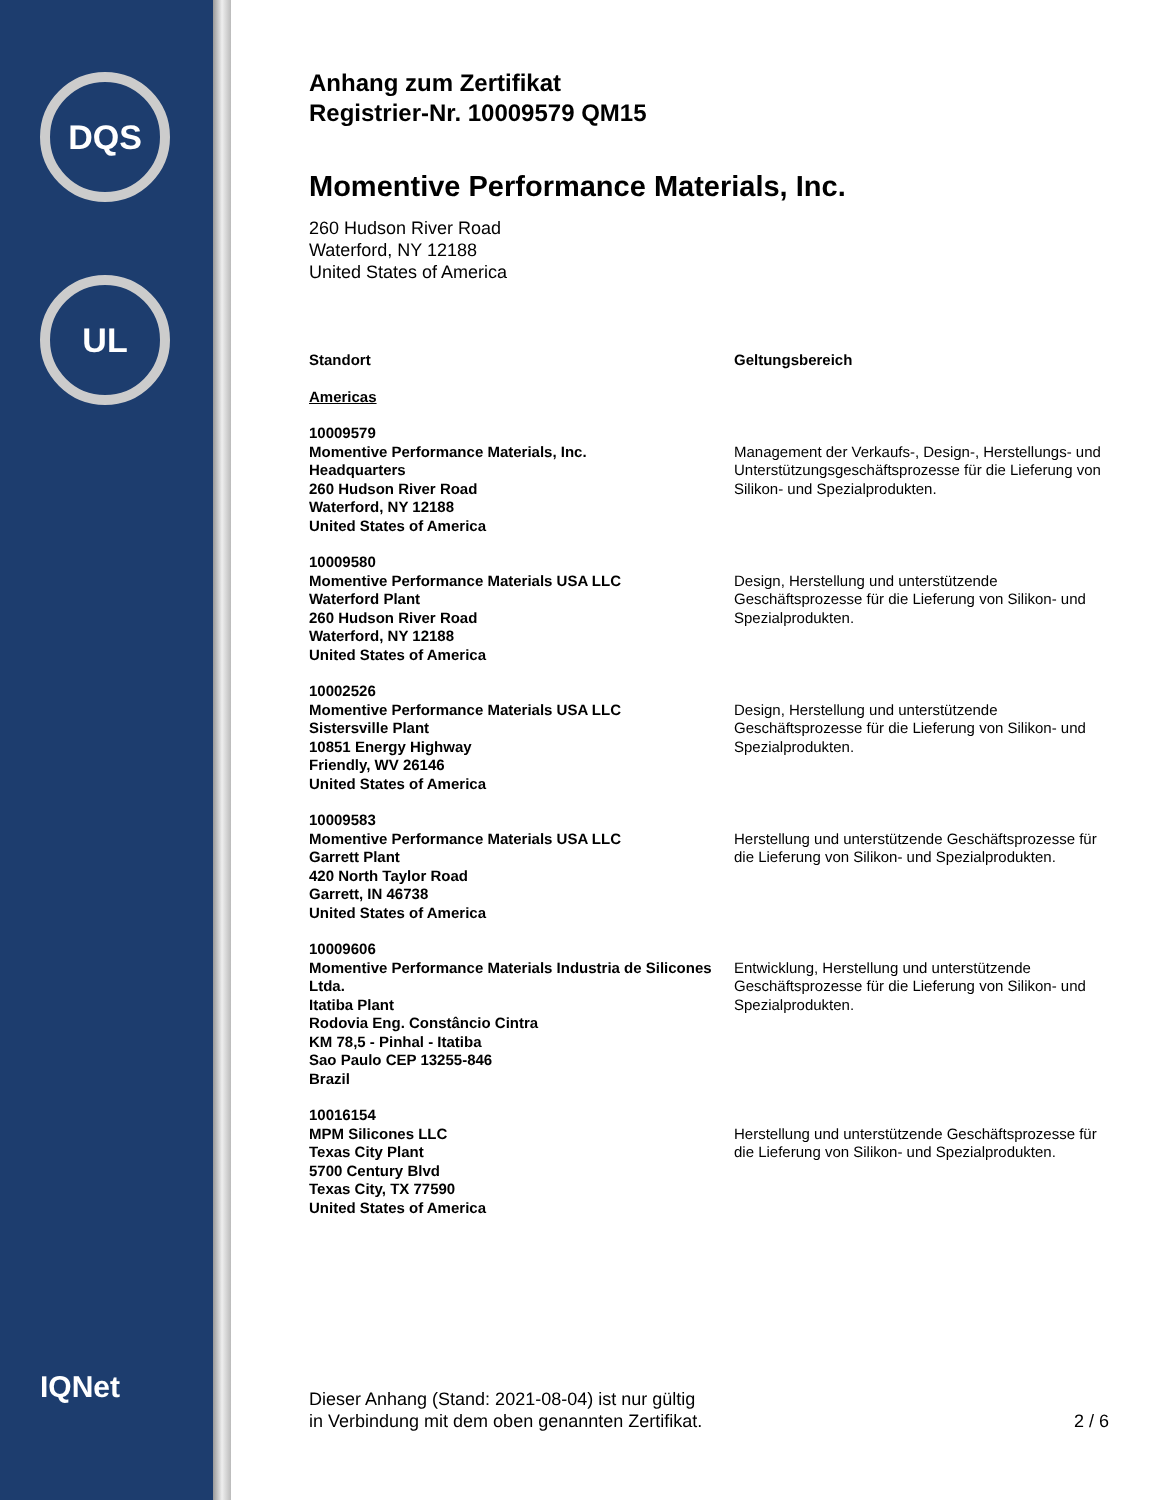DQS
UL
IQNet
Anhang zum Zertifikat
Registrier-Nr. 10009579 QM15
Momentive Performance Materials, Inc.
260 Hudson River Road
Waterford, NY 12188
United States of America
| Standort | Geltungsbereich |
| --- | --- |
| Americas | |
| 10009579 Momentive Performance Materials, Inc. Headquarters 260 Hudson River Road Waterford, NY 12188 United States of America | Management der Verkaufs-, Design-, Herstellungs- und Unterstützungsgeschäftsprozesse für die Lieferung von Silikon- und Spezialprodukten. |
| 10009580 Momentive Performance Materials USA LLC Waterford Plant 260 Hudson River Road Waterford, NY 12188 United States of America | Design, Herstellung und unterstützende Geschäftsprozesse für die Lieferung von Silikon- und Spezialprodukten. |
| 10002526 Momentive Performance Materials USA LLC Sistersville Plant 10851 Energy Highway Friendly, WV 26146 United States of America | Design, Herstellung und unterstützende Geschäftsprozesse für die Lieferung von Silikon- und Spezialprodukten. |
| 10009583 Momentive Performance Materials USA LLC Garrett Plant 420 North Taylor Road Garrett, IN 46738 United States of America | Herstellung und unterstützende Geschäftsprozesse für die Lieferung von Silikon- und Spezialprodukten. |
| 10009606 Momentive Performance Materials Industria de Silicones Ltda. Itatiba Plant Rodovia Eng. Constâncio Cintra KM 78,5 - Pinhal - Itatiba Sao Paulo CEP 13255-846 Brazil | Entwicklung, Herstellung und unterstützende Geschäftsprozesse für die Lieferung von Silikon- und Spezialprodukten. |
| 10016154 MPM Silicones LLC Texas City Plant 5700 Century Blvd Texas City, TX 77590 United States of America | Herstellung und unterstützende Geschäftsprozesse für die Lieferung von Silikon- und Spezialprodukten. |
Dieser Anhang (Stand: 2021-08-04) ist nur gültig
in Verbindung mit dem oben genannten Zertifikat.
2 / 6